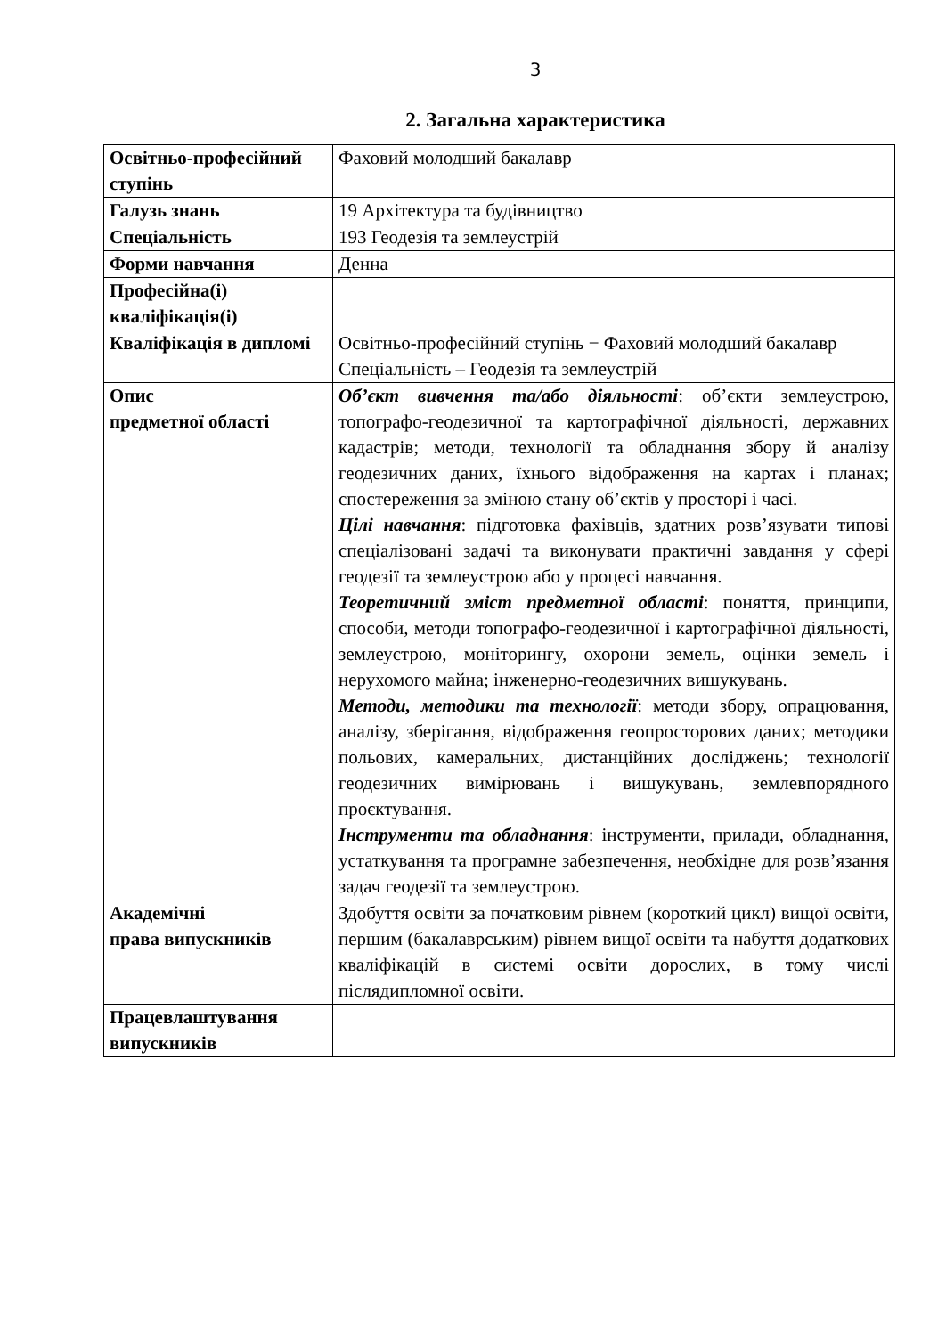3
2. Загальна характеристика
| Освітньо-професійний ступінь | Фаховий молодший бакалавр |
| Галузь знань | 19 Архітектура та будівництво |
| Спеціальність | 193 Геодезія та землеустрій |
| Форми навчання | Денна |
| Професійна(і) кваліфікація(і) | |
| Кваліфікація в дипломі | Освітньо-професійний ступінь − Фаховий молодший бакалавр Спеціальність – Геодезія та землеустрій |
| Опис предметної області | Об’єкт вивчення та/або діяльності : об’єкти землеустрою, топографо-геодезичної та картографічної діяльності, державних кадастрів; методи, технології та обладнання збору й аналізу геодезичних даних, їхнього відображення на картах і планах; спостереження за зміною стану об’єктів у просторі і часі. Цілі навчання : підготовка фахівців, здатних розв’язувати типові спеціалізовані задачі та виконувати практичні завдання у сфері геодезії та землеустрою або у процесі навчання. Теоретичний зміст предметної області : поняття, принципи, способи, методи топографо-геодезичної і картографічної діяльності, землеустрою, моніторингу, охорони земель, оцінки земель і нерухомого майна; інженерно-геодезичних вишукувань. Методи, методики та технології : методи збору, опрацювання, аналізу, зберігання, відображення геопросторових даних; методики польових, камеральних, дистанційних досліджень; технології геодезичних вимірювань і вишукувань, землевпорядного проєктування. Інструменти та обладнання : інструменти, прилади, обладнання, устаткування та програмне забезпечення, необхідне для розв’язання задач геодезії та землеустрою. |
| Академічні права випускників | Здобуття освіти за початковим рівнем (короткий цикл) вищої освіти, першим (бакалаврським) рівнем вищої освіти та набуття додаткових кваліфікацій в системі освіти дорослих, в тому числі післядипломної освіти. |
| Працевлаштування випускників | |